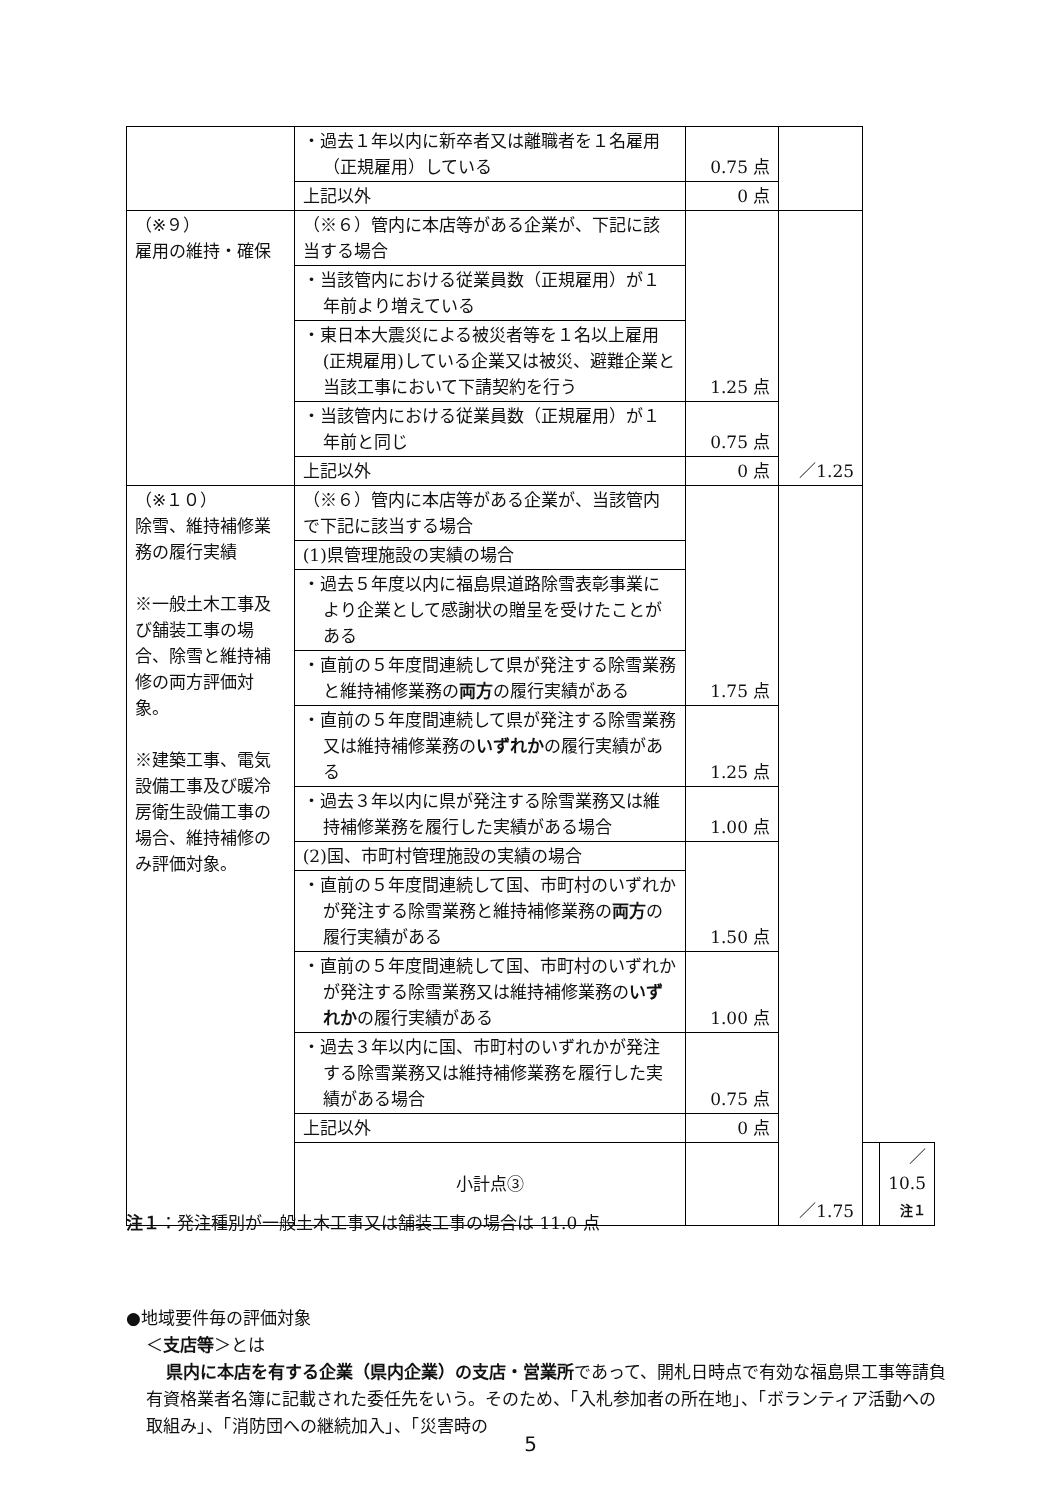| | ・過去１年以内に新卒者又は離職者を１名雇用（正規雇用）している | 0.75 点 | | | |
| | 上記以外 | 0 点 | | | |
| （※９） 雇用の維持・確保 | （※６）管内に本店等がある企業が、下記に該当する場合 | 1.25 点 | ／1.25 | | |
| | ・当該管内における従業員数（正規雇用）が１年前より増えている | | | | |
| | ・東日本大震災による被災者等を１名以上雇用(正規雇用)している企業又は被災、避難企業と当該工事において下請契約を行う | | | | |
| | ・当該管内における従業員数（正規雇用）が１年前と同じ | 0.75 点 | | | |
| | 上記以外 | 0 点 | | | |
| （※１０） 除雪、維持補修業務の履行実績 ※一般土木工事及び舗装工事の場合、除雪と維持補修の両方評価対象。 ※建築工事、電気設備工事及び暖冷房衛生設備工事の場合、維持補修のみ評価対象。 | （※６）管内に本店等がある企業が、当該管内で下記に該当する場合 | 1.75 点 | ／1.75 | | |
| | (1)県管理施設の実績の場合 | | | | |
| | ・過去５年度以内に福島県道路除雪表彰事業により企業として感謝状の贈呈を受けたことがある | | | | |
| | ・直前の５年度間連続して県が発注する除雪業務と維持補修業務の 両方 の履行実績がある | | | | |
| | ・直前の５年度間連続して県が発注する除雪業務又は維持補修業務の いずれか の履行実績がある | 1.25 点 | | | |
| | ・過去３年以内に県が発注する除雪業務又は維持補修業務を履行した実績がある場合 | 1.00 点 | | | |
| | (2)国、市町村管理施設の実績の場合 | 1.50 点 | | | |
| | ・直前の５年度間連続して国、市町村のいずれかが発注する除雪業務と維持補修業務の 両方 の履行実績がある | | | | |
| | ・直前の５年度間連続して国、市町村のいずれかが発注する除雪業務又は維持補修業務の いずれか の履行実績がある | 1.00 点 | | | |
| | ・過去３年以内に国、市町村のいずれかが発注する除雪業務又は維持補修業務を履行した実績がある場合 | 0.75 点 | | | |
| | 上記以外 | 0 点 | | | |
| | 小計点③ | | | | ／10.5 注１ |
注１：発注種別が一般土木工事又は舗装工事の場合は 11.0 点
●地域要件毎の評価対象
＜支店等＞とは
県内に本店を有する企業（県内企業）の支店・営業所であって、開札日時点で有効な福島県工事等請負有資格業者名簿に記載された委任先をいう。そのため、「入札参加者の所在地」、「ボランティア活動への取組み」、「消防団への継続加入」、「災害時の
5